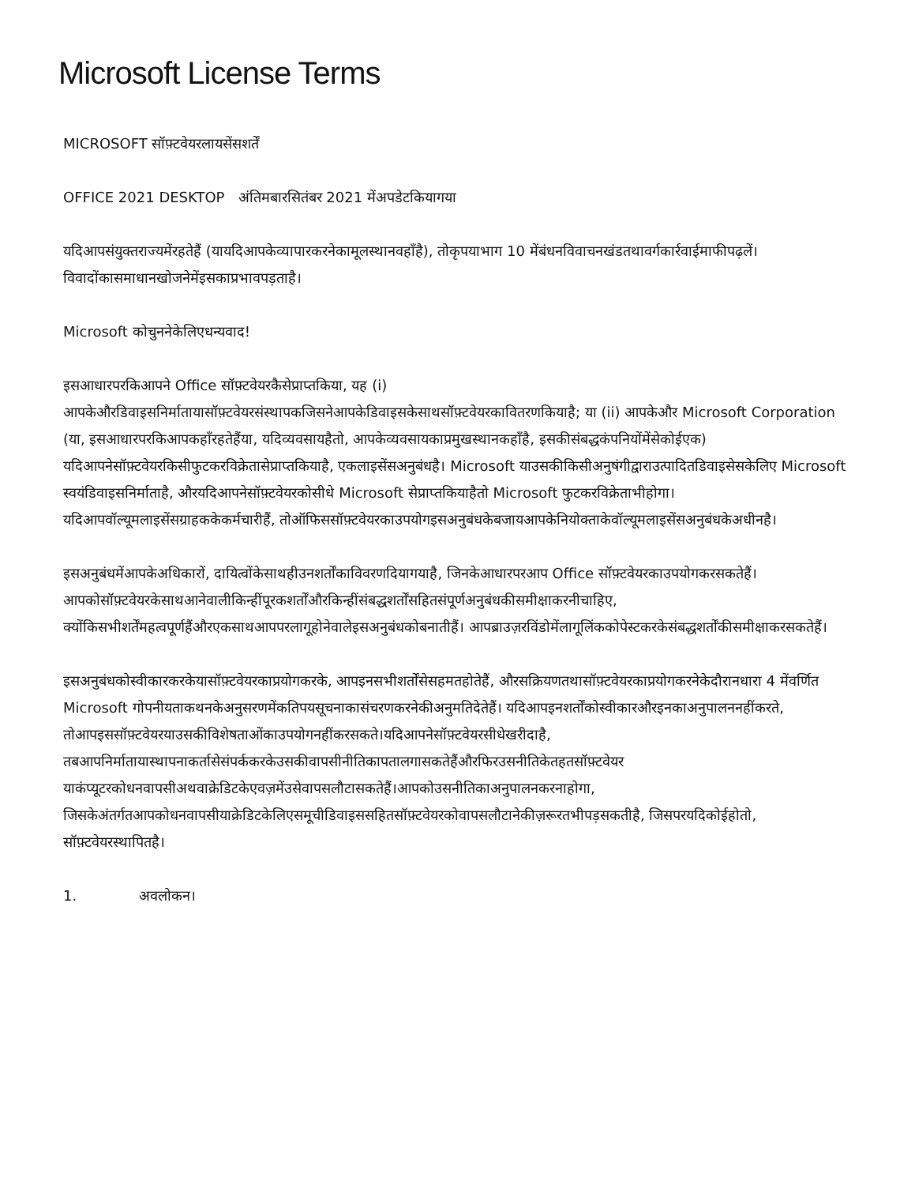Microsoft License Terms
MICROSOFT सॉफ़्टवेयरलायसेंसशर्तें
OFFICE 2021 DESKTOP अंतिमबारसितंबर 2021 मेंअपडेटकियागया
यदिआपसंयुक्तराज्यमेंरहतेहैं (यायदिआपकेव्यापारकरनेकामूलस्थानवहाँहै), तोकृपयाभाग 10 मेंबंधनविवाचनखंडतथावर्गकार्रवाईमाफीपढ़लें।विवादोंकासमाधानखोजनेमेंइसकाप्रभावपड़ताहै।
Microsoft कोचुननेकेलिएधन्यवाद!
इसआधारपरकिआपने Office सॉफ़्टवेयरकैसेप्राप्तकिया, यह (i) आपकेऔरडिवाइसनिर्मातायासॉफ़्टवेयरसंस्थापकजिसनेआपकेडिवाइसकेसाथसॉफ़्टवेयरकावितरणकियाहै; या (ii) आपकेऔर Microsoft Corporation (या, इसआधारपरकिआपकहाँरहतेहैंया, यदिव्यवसायहैतो, आपकेव्यवसायकाप्रमुखस्थानकहाँहै, इसकीसंबद्धकंपनियोंमेंसेकोईएक) यदिआपनेसॉफ़्टवेयरकिसीफुटकरविक्रेतासेप्राप्तकियाहै, एकलाइसेंसअनुबंधहै। Microsoft याउसकीकिसीअनुषंगीद्वाराउत्पादितडिवाइसेसकेलिए Microsoft स्वयंडिवाइसनिर्माताहै, औरयदिआपनेसॉफ़्टवेयरकोसीधे Microsoft सेप्राप्तकियाहैतो Microsoft फुटकरविक्रेताभीहोगा। यदिआपवॉल्यूमलाइसेंसग्राहककेकर्मचारीहैं, तोऑफिससॉफ़्टवेयरकाउपयोगइसअनुबंधकेबजायआपकेनियोक्ताकेवॉल्यूमलाइसेंसअनुबंधकेअधीनहै।
इसअनुबंधमेंआपकेअधिकारों, दायित्वोंकेसाथहीउनशर्तोंकाविवरणदियागयाहै, जिनकेआधारपरआप Office सॉफ़्टवेयरकाउपयोगकरसकतेहैं। आपकोसॉफ़्टवेयरकेसाथआनेवालीकिन्हींपूरकशर्तोंऔरकिन्हींसंबद्धशर्तोंसहितसंपूर्णअनुबंधकीसमीक्षाकरनीचाहिए, क्योंकिसभीशर्तेंमहत्वपूर्णहैंऔरएकसाथआपपरलागूहोनेवालेइसअनुबंधकोबनातीहैं। आपब्राउज़रविंडोमेंलागूलिंककोपेस्टकरकेसंबद्धशर्तोंकीसमीक्षाकरसकतेहैं।
इसअनुबंधकोस्वीकारकरकेयासॉफ़्टवेयरकाप्रयोगकरके, आपइनसभीशर्तोंसेसहमतहोतेहैं, औरसक्रियणतथासॉफ़्टवेयरकाप्रयोगकरनेकेदौरानधारा 4 मेंवर्णित Microsoft गोपनीयताकथनकेअनुसरणमेंकतिपयसूचनाकासंचरणकरनेकीअनुमतिदेतेहैं। यदिआपइनशर्तोंकोस्वीकारऔरइनकाअनुपालननहींकरते, तोआपइससॉफ़्टवेयरयाउसकीविशेषताओंकाउपयोगनहींकरसकते।यदिआपनेसॉफ़्टवेयरसीधेखरीदाहै, तबआपनिर्मातायास्थापनाकर्तासेसंपर्ककरकेउसकीवापसीनीतिकापतालगासकतेहैंऔरफिरउसनीतिकेतहतसॉफ़्टवेयर याकंप्यूटरकोधनवापसीअथवाक्रेडिटकेएवज़मेंउसेवापसलौटासकतेहैं।आपकोउसनीतिकाअनुपालनकरनाहोगा, जिसकेअंतर्गतआपकोधनवापसीयाक्रेडिटकेलिएसमूचीडिवाइससहितसॉफ़्टवेयरकोवापसलौटानेकीज़रूरतभीपड़सकतीहै, जिसपरयदिकोईहोतो, सॉफ़्टवेयरस्थापितहै।
1. अवलोकन।